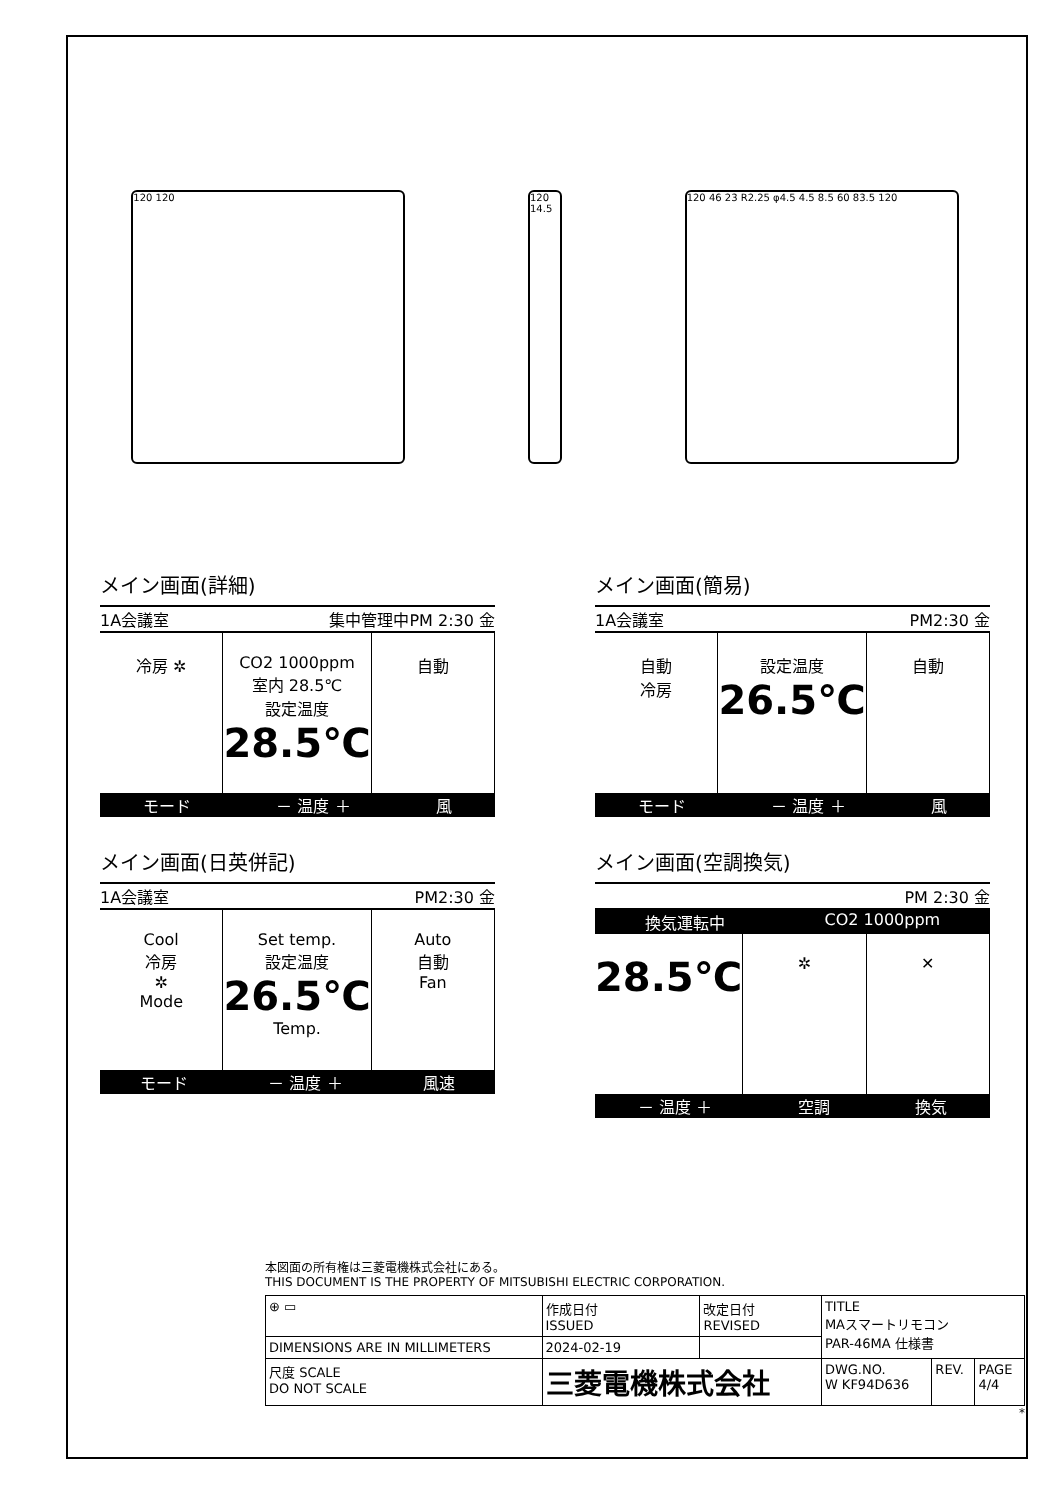120 120 120 14.5
120 46 23 R2.25 φ4.5 4.5 8.5 60 83.5 120
メイン画面(詳細)
1A会議室 集中管理中PM 2:30 金
冷房 ✲ CO2 1000ppm
室内 28.5℃
設定温度
28.5℃
自動
モード － 温度 ＋ 風
メイン画面(簡易)
1A会議室 PM2:30 金
自動
冷房
設定温度
26.5℃
自動
モード － 温度 ＋ 風
メイン画面(日英併記)
1A会議室 PM2:30 金
Cool
冷房
✲
Mode
Set temp.
設定温度
26.5℃
Temp.
Auto
自動
Fan
モード － 温度 ＋ 風速
メイン画面(空調換気)
PM 2:30 金
換気運転中 CO2 1000ppm
28.5℃
✲ ✕
－ 温度 ＋ 空調 換気
本図面の所有権は三菱電機株式会社にある。
THIS DOCUMENT IS THE PROPERTY OF MITSUBISHI ELECTRIC CORPORATION.
| ⊕ ▭ | 作成日付 ISSUED | 改定日付 REVISED | TITLE MAスマートリモコン PAR-46MA 仕様書 | | |
| DIMENSIONS ARE IN MILLIMETERS | 2024-02-19 | | | | |
| 尺度 SCALE DO NOT SCALE | 三菱電機株式会社 | | DWG.NO. W KF94D636 | REV. | PAGE 4/4 |
*